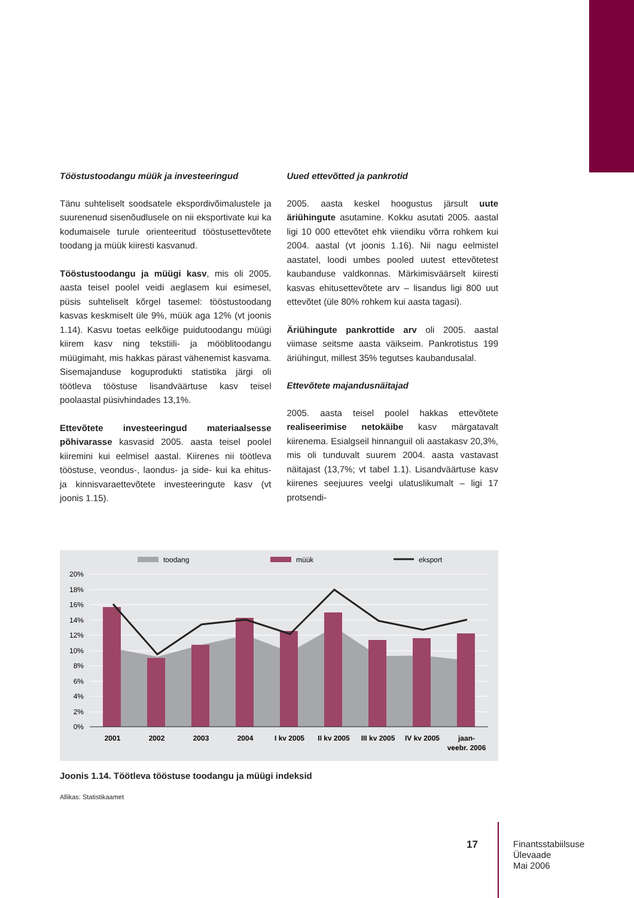Tööstustoodangu müük ja investeeringud
Tänu suhteliselt soodsatele ekspordivõimalustele ja suurenenud sisenõudlusele on nii eksportivate kui ka kodumaisele turule orienteeritud tööstusettevõtete toodang ja müük kiiresti kasvanud.
Tööstustoodangu ja müügi kasv, mis oli 2005. aasta teisel poolel veidi aeglasem kui esimesel, püsis suhteliselt kõrgel tasemel: tööstustoodang kasvas keskmiselt üle 9%, müük aga 12% (vt joonis 1.14). Kasvu toetas eelkõige puidutoodangu müügi kiirem kasv ning tekstiili- ja mööblitoodangu müügimaht, mis hakkas pärast vähenemist kasvama. Sisemajanduse koguprodukti statistika järgi oli töötleva tööstuse lisandväärtuse kasv teisel poolaastal püsivhindades 13,1%.
Ettevõtete investeeringud materiaalsesse põhivarasse kasvasid 2005. aasta teisel poolel kiiremini kui eelmisel aastal. Kiirenes nii töötleva tööstuse, veondus-, laondus- ja side- kui ka ehitus- ja kinnisvaraettevõtete investeeringute kasv (vt joonis 1.15).
Uued ettevõtted ja pankrotid
2005. aasta keskel hoogustus järsult uute äriühingute asutamine. Kokku asutati 2005. aastal ligi 10 000 ettevõtet ehk viiendiku võrra rohkem kui 2004. aastal (vt joonis 1.16). Nii nagu eelmistel aastatel, loodi umbes pooled uutest ettevõtetest kaubanduse valdkonnas. Märkimisväärselt kiiresti kasvas ehitusettevõtete arv – lisandus ligi 800 uut ettevõtet (üle 80% rohkem kui aasta tagasi).
Äriühingute pankrottide arv oli 2005. aastal viimase seitsme aasta väikseim. Pankrotistus 199 äriühingut, millest 35% tegutses kaubandusalal.
Ettevõtete majandusnäitajad
2005. aasta teisel poolel hakkas ettevõtete realiseerimise netokäibe kasv märgatavalt kiirenema. Esialgseil hinnanguil oli aastakasv 20,3%, mis oli tunduvalt suurem 2004. aasta vastavast näitajast (13,7%; vt tabel 1.1). Lisandväärtuse kasv kiirenes seejuures veelgi ulatuslikumalt – ligi 17 protsendi-
toodang
müük
eksport
20%
18%
16%
14%
12%
10%
8%
6%
4%
2%
0%
2001
2002
2003
2004
I kv 2005
II kv 2005
III kv 2005
IV kv 2005
jaan-
veebr. 2006
Joonis 1.14. Töötleva tööstuse toodangu ja müügi indeksid
Allikas: Statistikaamet
17
Finantsstabiilsuse
Ülevaade
Mai 2006